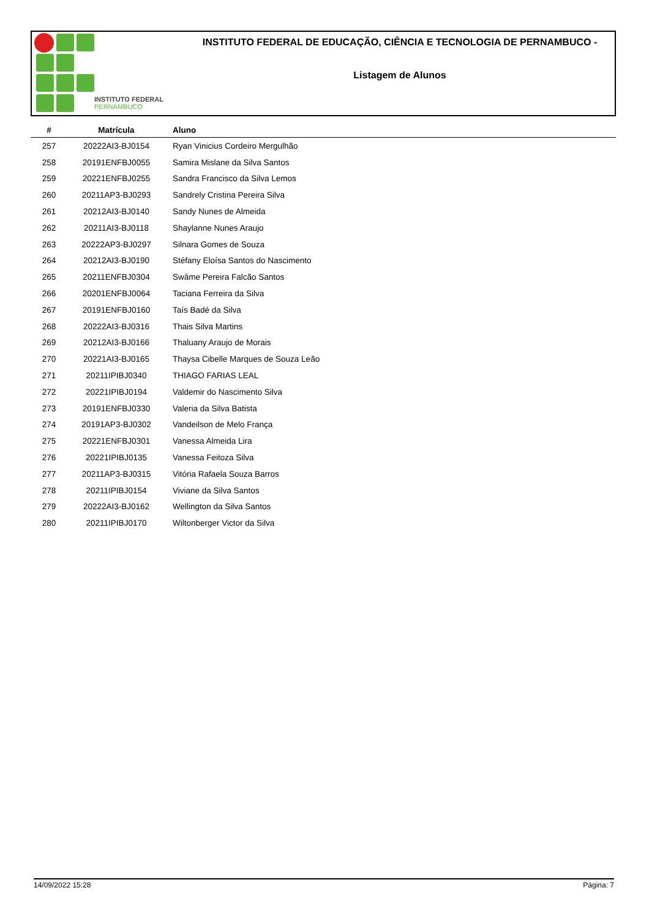INSTITUTO FEDERAL
PERNAMBUCO
INSTITUTO FEDERAL DE EDUCAÇÃO, CIÊNCIA E TECNOLOGIA DE PERNAMBUCO -
Listagem de Alunos
| # | Matrícula | Aluno |
| --- | --- | --- |
| 257 | 20222AI3-BJ0154 | Ryan Vinicius Cordeiro Mergulhão |
| 258 | 20191ENFBJ0055 | Samira Mislane da Silva Santos |
| 259 | 20221ENFBJ0255 | Sandra Francisco da Silva Lemos |
| 260 | 20211AP3-BJ0293 | Sandrely Cristina Pereira Silva |
| 261 | 20212AI3-BJ0140 | Sandy Nunes de Almeida |
| 262 | 20211AI3-BJ0118 | Shaylanne Nunes Araujo |
| 263 | 20222AP3-BJ0297 | Silnara Gomes de Souza |
| 264 | 20212AI3-BJ0190 | Stéfany Eloísa Santos do Nascimento |
| 265 | 20211ENFBJ0304 | Swâme Pereira Falcão Santos |
| 266 | 20201ENFBJ0064 | Taciana Ferreira da Silva |
| 267 | 20191ENFBJ0160 | Taís Badé da Silva |
| 268 | 20222AI3-BJ0316 | Thais Silva Martins |
| 269 | 20212AI3-BJ0166 | Thaluany Araujo de Morais |
| 270 | 20221AI3-BJ0165 | Thaysa Cibelle Marques de Souza Leão |
| 271 | 20211IPIBJ0340 | THIAGO FARIAS LEAL |
| 272 | 20221IPIBJ0194 | Valdemir do Nascimento Silva |
| 273 | 20191ENFBJ0330 | Valeria da Silva Batista |
| 274 | 20191AP3-BJ0302 | Vandeilson de Melo França |
| 275 | 20221ENFBJ0301 | Vanessa Almeida Lira |
| 276 | 20221IPIBJ0135 | Vanessa Feitoza Silva |
| 277 | 20211AP3-BJ0315 | Vitória Rafaela Souza Barros |
| 278 | 20211IPIBJ0154 | Viviane da Silva Santos |
| 279 | 20222AI3-BJ0162 | Wellington da Silva Santos |
| 280 | 20211IPIBJ0170 | Wiltonberger Victor da Silva |
14/09/2022 15:28 Página: 7